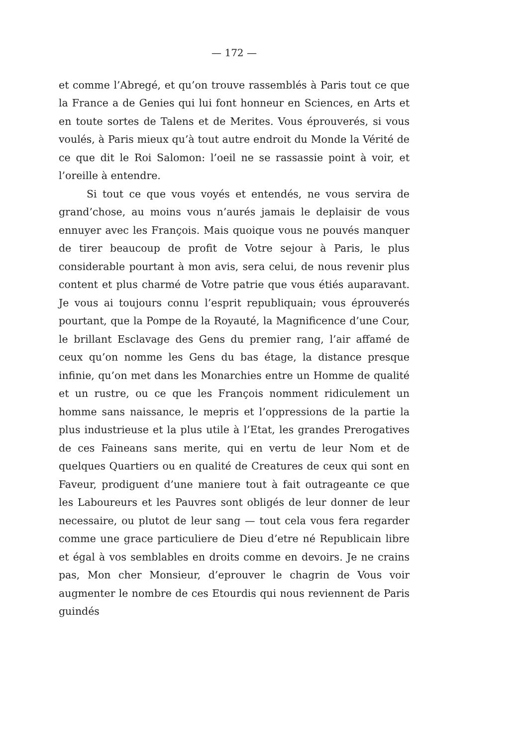— 172 —
et comme l’Abregé, et qu’on trouve rassemblés à Paris tout ce que la France a de Genies qui lui font honneur en Sciences, en Arts et en toute sortes de Talens et de Merites. Vous éprouverés, si vous voulés, à Paris mieux qu’à tout autre endroit du Monde la Vérité de ce que dit le Roi Salomon: l’oeil ne se rassassie point à voir, et l’oreille à entendre.
Si tout ce que vous voyés et entendés, ne vous servira de grand’chose, au moins vous n’aurés jamais le deplaisir de vous ennuyer avec les François. Mais quoique vous ne pouvés manquer de tirer beaucoup de profit de Votre sejour à Paris, le plus considerable pourtant à mon avis, sera celui, de nous revenir plus content et plus charmé de Votre patrie que vous étiés auparavant. Je vous ai toujours connu l’esprit republiquain; vous éprouverés pourtant, que la Pompe de la Royauté, la Magnificence d’une Cour, le brillant Esclavage des Gens du premier rang, l’air affamé de ceux qu’on nomme les Gens du bas étage, la distance presque infinie, qu’on met dans les Monarchies entre un Homme de qualité et un rustre, ou ce que les François nomment ridiculement un homme sans naissance, le mepris et l’oppressions de la partie la plus industrieuse et la plus utile à l’Etat, les grandes Prerogatives de ces Faineans sans merite, qui en vertu de leur Nom et de quelques Quartiers ou en qualité de Creatures de ceux qui sont en Faveur, prodiguent d’une maniere tout à fait outrageante ce que les Laboureurs et les Pauvres sont obligés de leur donner de leur necessaire, ou plutot de leur sang — tout cela vous fera regarder comme une grace particuliere de Dieu d’etre né Republicain libre et égal à vos semblables en droits comme en devoirs. Je ne crains pas, Mon cher Monsieur, d’eprouver le chagrin de Vous voir augmenter le nombre de ces Etourdis qui nous reviennent de Paris guindés